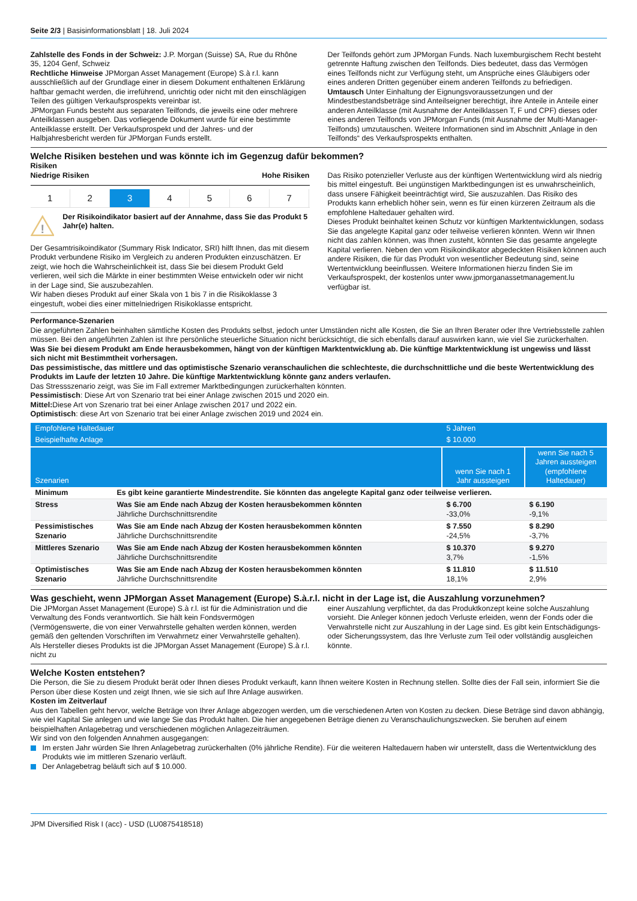Seite 2/3 | Basisinformationsblatt | 18. Juli 2024
Zahlstelle des Fonds in der Schweiz: J.P. Morgan (Suisse) SA, Rue du Rhône 35, 1204 Genf, Schweiz
Rechtliche Hinweise JPMorgan Asset Management (Europe) S.à r.l. kann ausschließlich auf der Grundlage einer in diesem Dokument enthaltenen Erklärung haftbar gemacht werden, die irreführend, unrichtig oder nicht mit den einschlägigen Teilen des gültigen Verkaufsprospekts vereinbar ist.
JPMorgan Funds besteht aus separaten Teilfonds, die jeweils eine oder mehrere Anteilklassen ausgeben. Das vorliegende Dokument wurde für eine bestimmte Anteilklasse erstellt. Der Verkaufsprospekt und der Jahres- und der Halbjahresbericht werden für JPMorgan Funds erstellt.
Der Teilfonds gehört zum JPMorgan Funds. Nach luxemburgischem Recht besteht getrennte Haftung zwischen den Teilfonds. Dies bedeutet, dass das Vermögen eines Teilfonds nicht zur Verfügung steht, um Ansprüche eines Gläubigers oder eines anderen Dritten gegenüber einem anderen Teilfonds zu befriedigen.
Umtausch Unter Einhaltung der Eignungsvoraussetzungen und der Mindestbestandsbeträge sind Anteilseigner berechtigt, ihre Anteile in Anteile einer anderen Anteilklasse (mit Ausnahme der Anteilklassen T, F und CPF) dieses oder eines anderen Teilfonds von JPMorgan Funds (mit Ausnahme der Multi-Manager-Teilfonds) umzutauschen. Weitere Informationen sind im Abschnitt „Anlage in den Teilfonds“ des Verkaufsprospekts enthalten.
Welche Risiken bestehen und was könnte ich im Gegenzug dafür bekommen?
Risiken
Niedrige Risiken Hohe Risiken
1 2 3 4 5 6 7
!
Der Risikoindikator basiert auf der Annahme, dass Sie das Produkt 5 Jahr(e) halten.
Der Gesamtrisikoindikator (Summary Risk Indicator, SRI) hilft Ihnen, das mit diesem Produkt verbundene Risiko im Vergleich zu anderen Produkten einzuschätzen. Er zeigt, wie hoch die Wahrscheinlichkeit ist, dass Sie bei diesem Produkt Geld verlieren, weil sich die Märkte in einer bestimmten Weise entwickeln oder wir nicht in der Lage sind, Sie auszubezahlen.
Wir haben dieses Produkt auf einer Skala von 1 bis 7 in die Risikoklasse 3 eingestuft, wobei dies einer mittelniedrigen Risikoklasse entspricht.
Das Risiko potenzieller Verluste aus der künftigen Wertentwicklung wird als niedrig bis mittel eingestuft. Bei ungünstigen Marktbedingungen ist es unwahrscheinlich, dass unsere Fähigkeit beeinträchtigt wird, Sie auszuzahlen. Das Risiko des Produkts kann erheblich höher sein, wenn es für einen kürzeren Zeitraum als die empfohlene Haltedauer gehalten wird.
Dieses Produkt beinhaltet keinen Schutz vor künftigen Marktentwicklungen, sodass Sie das angelegte Kapital ganz oder teilweise verlieren könnten. Wenn wir Ihnen nicht das zahlen können, was Ihnen zusteht, könnten Sie das gesamte angelegte Kapital verlieren. Neben den vom Risikoindikator abgedeckten Risiken können auch andere Risiken, die für das Produkt von wesentlicher Bedeutung sind, seine Wertentwicklung beeinflussen. Weitere Informationen hierzu finden Sie im Verkaufsprospekt, der kostenlos unter www.jpmorganassetmanagement.lu verfügbar ist.
Performance-Szenarien
Die angeführten Zahlen beinhalten sämtliche Kosten des Produkts selbst, jedoch unter Umständen nicht alle Kosten, die Sie an Ihren Berater oder Ihre Vertriebsstelle zahlen müssen. Bei den angeführten Zahlen ist Ihre persönliche steuerliche Situation nicht berücksichtigt, die sich ebenfalls darauf auswirken kann, wie viel Sie zurückerhalten.
Was Sie bei diesem Produkt am Ende herausbekommen, hängt von der künftigen Marktentwicklung ab. Die künftige Marktentwicklung ist ungewiss und lässt sich nicht mit Bestimmtheit vorhersagen.
Das pessimistische, das mittlere und das optimistische Szenario veranschaulichen die schlechteste, die durchschnittliche und die beste Wertentwicklung des Produkts im Laufe der letzten 10 Jahre. Die künftige Marktentwicklung könnte ganz anders verlaufen.
Das Stressszenario zeigt, was Sie im Fall extremer Marktbedingungen zurückerhalten könnten.
Pessimistisch: Diese Art von Szenario trat bei einer Anlage zwischen 2015 und 2020 ein.
Mittel: Diese Art von Szenario trat bei einer Anlage zwischen 2017 und 2022 ein.
Optimistisch: diese Art von Szenario trat bei einer Anlage zwischen 2019 und 2024 ein.
| Empfohlene Haltedauer | | 5 Jahren | |
| Beispielhafte Anlage | | $ 10.000 | |
| Szenarien | | wenn Sie nach 1 Jahr aussteigen | wenn Sie nach 5 Jahren aussteigen (empfohlene Haltedauer) |
| Minimum | Es gibt keine garantierte Mindestrendite. Sie könnten das angelegte Kapital ganz oder teilweise verlieren. | | |
| Stress | Was Sie am Ende nach Abzug der Kosten herausbekommen könnten Jährliche Durchschnittsrendite | $ 6.700 -33,0% | $ 6.190 -9,1% |
| Pessimistisches Szenario | Was Sie am Ende nach Abzug der Kosten herausbekommen könnten Jährliche Durchschnittsrendite | $ 7.550 -24,5% | $ 8.290 -3,7% |
| Mittleres Szenario | Was Sie am Ende nach Abzug der Kosten herausbekommen könnten Jährliche Durchschnittsrendite | $ 10.370 3,7% | $ 9.270 -1,5% |
| Optimistisches Szenario | Was Sie am Ende nach Abzug der Kosten herausbekommen könnten Jährliche Durchschnittsrendite | $ 11.810 18,1% | $ 11.510 2,9% |
Was geschieht, wenn JPMorgan Asset Management (Europe) S.à.r.l. nicht in der Lage ist, die Auszahlung vorzunehmen?
Die JPMorgan Asset Management (Europe) S.à r.l. ist für die Administration und die Verwaltung des Fonds verantwortlich. Sie hält kein Fondsvermögen (Vermögenswerte, die von einer Verwahrstelle gehalten werden können, werden gemäß den geltenden Vorschriften im Verwahrnetz einer Verwahrstelle gehalten). Als Hersteller dieses Produkts ist die JPMorgan Asset Management (Europe) S.à r.l. nicht zu
einer Auszahlung verpflichtet, da das Produktkonzept keine solche Auszahlung vorsieht. Die Anleger können jedoch Verluste erleiden, wenn der Fonds oder die Verwahrstelle nicht zur Auszahlung in der Lage sind. Es gibt kein Entschädigungs- oder Sicherungssystem, das Ihre Verluste zum Teil oder vollständig ausgleichen könnte.
Welche Kosten entstehen?
Die Person, die Sie zu diesem Produkt berät oder Ihnen dieses Produkt verkauft, kann Ihnen weitere Kosten in Rechnung stellen. Sollte dies der Fall sein, informiert Sie die Person über diese Kosten und zeigt Ihnen, wie sie sich auf Ihre Anlage auswirken.
Kosten im Zeitverlauf
Aus den Tabellen geht hervor, welche Beträge von Ihrer Anlage abgezogen werden, um die verschiedenen Arten von Kosten zu decken. Diese Beträge sind davon abhängig, wie viel Kapital Sie anlegen und wie lange Sie das Produkt halten. Die hier angegebenen Beträge dienen zu Veranschaulichungszwecken. Sie beruhen auf einem beispielhaften Anlagebetrag und verschiedenen möglichen Anlagezeiträumen.
Wir sind von den folgenden Annahmen ausgegangen:
Im ersten Jahr würden Sie Ihren Anlagebetrag zurückerhalten (0% jährliche Rendite). Für die weiteren Haltedauern haben wir unterstellt, dass die Wertentwicklung des Produkts wie im mittleren Szenario verläuft.
Der Anlagebetrag beläuft sich auf $ 10.000.
JPM Diversified Risk I (acc) - USD (LU0875418518)